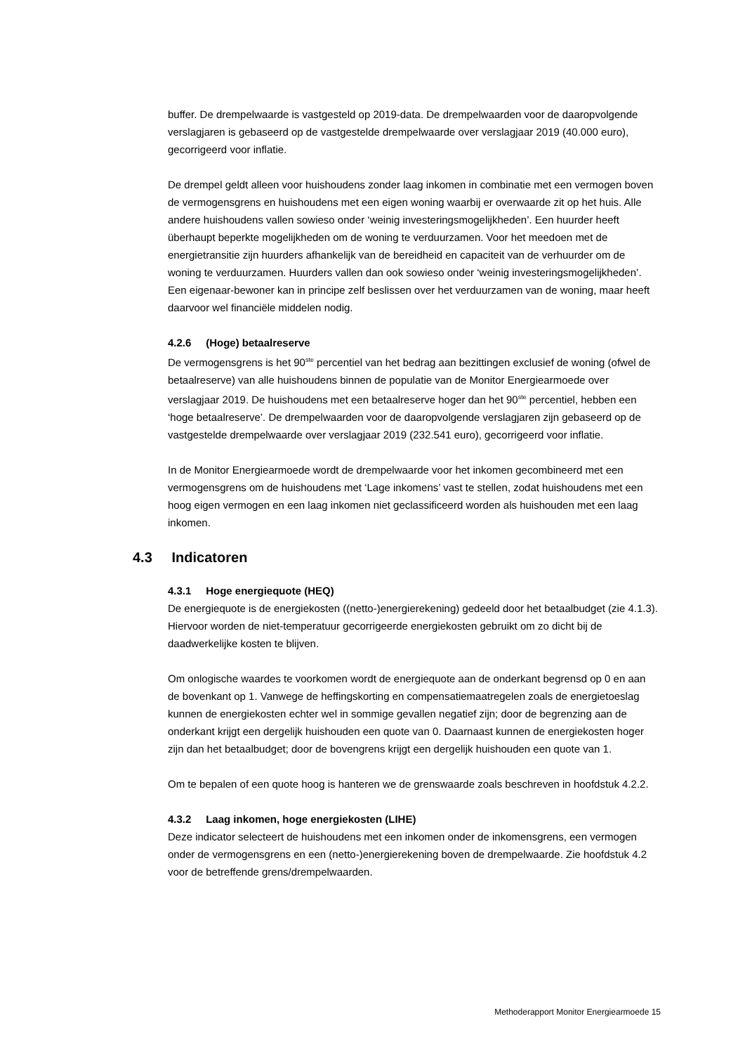buffer. De drempelwaarde is vastgesteld op 2019-data. De drempelwaarden voor de daaropvolgende verslagjaren is gebaseerd op de vastgestelde drempelwaarde over verslagjaar 2019 (40.000 euro), gecorrigeerd voor inflatie.
De drempel geldt alleen voor huishoudens zonder laag inkomen in combinatie met een vermogen boven de vermogensgrens en huishoudens met een eigen woning waarbij er overwaarde zit op het huis. Alle andere huishoudens vallen sowieso onder ‘weinig investeringsmogelijkheden’. Een huurder heeft überhaupt beperkte mogelijkheden om de woning te verduurzamen. Voor het meedoen met de energietransitie zijn huurders afhankelijk van de bereidheid en capaciteit van de verhuurder om de woning te verduurzamen. Huurders vallen dan ook sowieso onder ‘weinig investeringsmogelijkheden’. Een eigenaar-bewoner kan in principe zelf beslissen over het verduurzamen van de woning, maar heeft daarvoor wel financiële middelen nodig.
4.2.6 (Hoge) betaalreserve
De vermogensgrens is het 90<sup>ste</sup> percentiel van het bedrag aan bezittingen exclusief de woning (ofwel de betaalreserve) van alle huishoudens binnen de populatie van de Monitor Energiearmoede over verslagjaar 2019. De huishoudens met een betaalreserve hoger dan het 90<sup>ste</sup> percentiel, hebben een ‘hoge betaalreserve’. De drempelwaarden voor de daaropvolgende verslagjaren zijn gebaseerd op de vastgestelde drempelwaarde over verslagjaar 2019 (232.541 euro), gecorrigeerd voor inflatie.
In de Monitor Energiearmoede wordt de drempelwaarde voor het inkomen gecombineerd met een vermogensgrens om de huishoudens met ‘Lage inkomens’ vast te stellen, zodat huishoudens met een hoog eigen vermogen en een laag inkomen niet geclassificeerd worden als huishouden met een laag inkomen.
4.3 Indicatoren
4.3.1 Hoge energiequote (HEQ)
De energiequote is de energiekosten ((netto-)energierekening) gedeeld door het betaalbudget (zie 4.1.3). Hiervoor worden de niet-temperatuur gecorrigeerde energiekosten gebruikt om zo dicht bij de daadwerkelijke kosten te blijven.
Om onlogische waardes te voorkomen wordt de energiequote aan de onderkant begrensd op 0 en aan de bovenkant op 1. Vanwege de heffingskorting en compensatiemaatregelen zoals de energietoeslag kunnen de energiekosten echter wel in sommige gevallen negatief zijn; door de begrenzing aan de onderkant krijgt een dergelijk huishouden een quote van 0. Daarnaast kunnen de energiekosten hoger zijn dan het betaalbudget; door de bovengrens krijgt een dergelijk huishouden een quote van 1.
Om te bepalen of een quote hoog is hanteren we de grenswaarde zoals beschreven in hoofdstuk 4.2.2.
4.3.2 Laag inkomen, hoge energiekosten (LIHE)
Deze indicator selecteert de huishoudens met een inkomen onder de inkomensgrens, een vermogen onder de vermogensgrens en een (netto-)energierekening boven de drempelwaarde. Zie hoofdstuk 4.2 voor de betreffende grens/drempelwaarden.
Methoderapport Monitor Energiearmoede 15